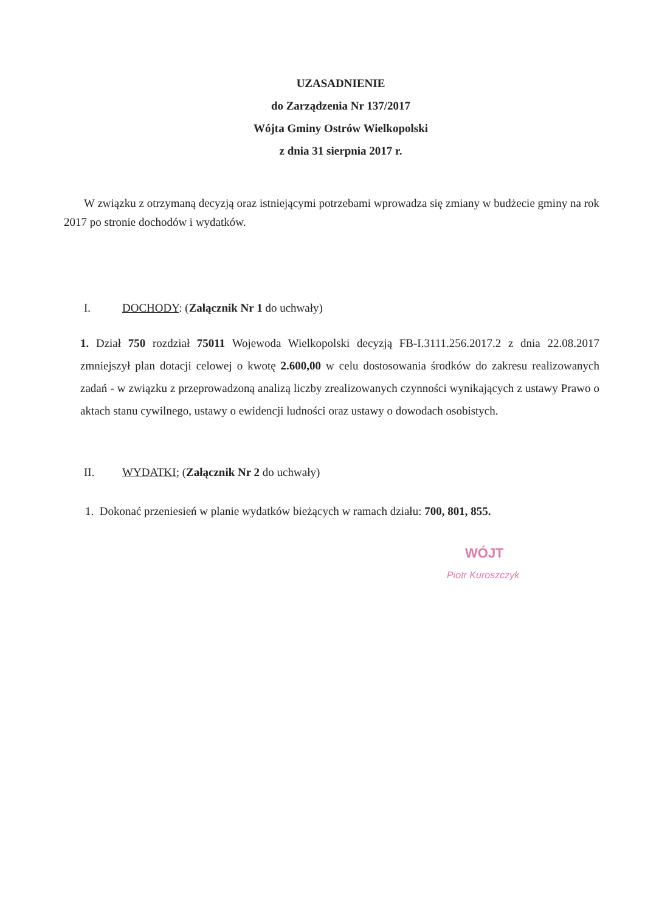UZASADNIENIE
do Zarządzenia Nr 137/2017
Wójta Gminy Ostrów Wielkopolski
z dnia 31 sierpnia 2017 r.
W związku z otrzymaną decyzją oraz istniejącymi potrzebami wprowadza się zmiany w budżecie gminy na rok 2017 po stronie dochodów i wydatków.
I. DOCHODY: (Załącznik Nr 1 do uchwały)
1. Dział 750 rozdział 75011 Wojewoda Wielkopolski decyzją FB-I.3111.256.2017.2 z dnia 22.08.2017 zmniejszył plan dotacji celowej o kwotę 2.600,00 w celu dostosowania środków do zakresu realizowanych zadań - w związku z przeprowadzoną analizą liczby zrealizowanych czynności wynikających z ustawy Prawo o aktach stanu cywilnego, ustawy o ewidencji ludności oraz ustawy o dowodach osobistych.
II. WYDATKI; (Załącznik Nr 2 do uchwały)
1. Dokonać przeniesień w planie wydatków bieżących w ramach działu: 700, 801, 855.
WÓJT
Piotr Kuroszczyk